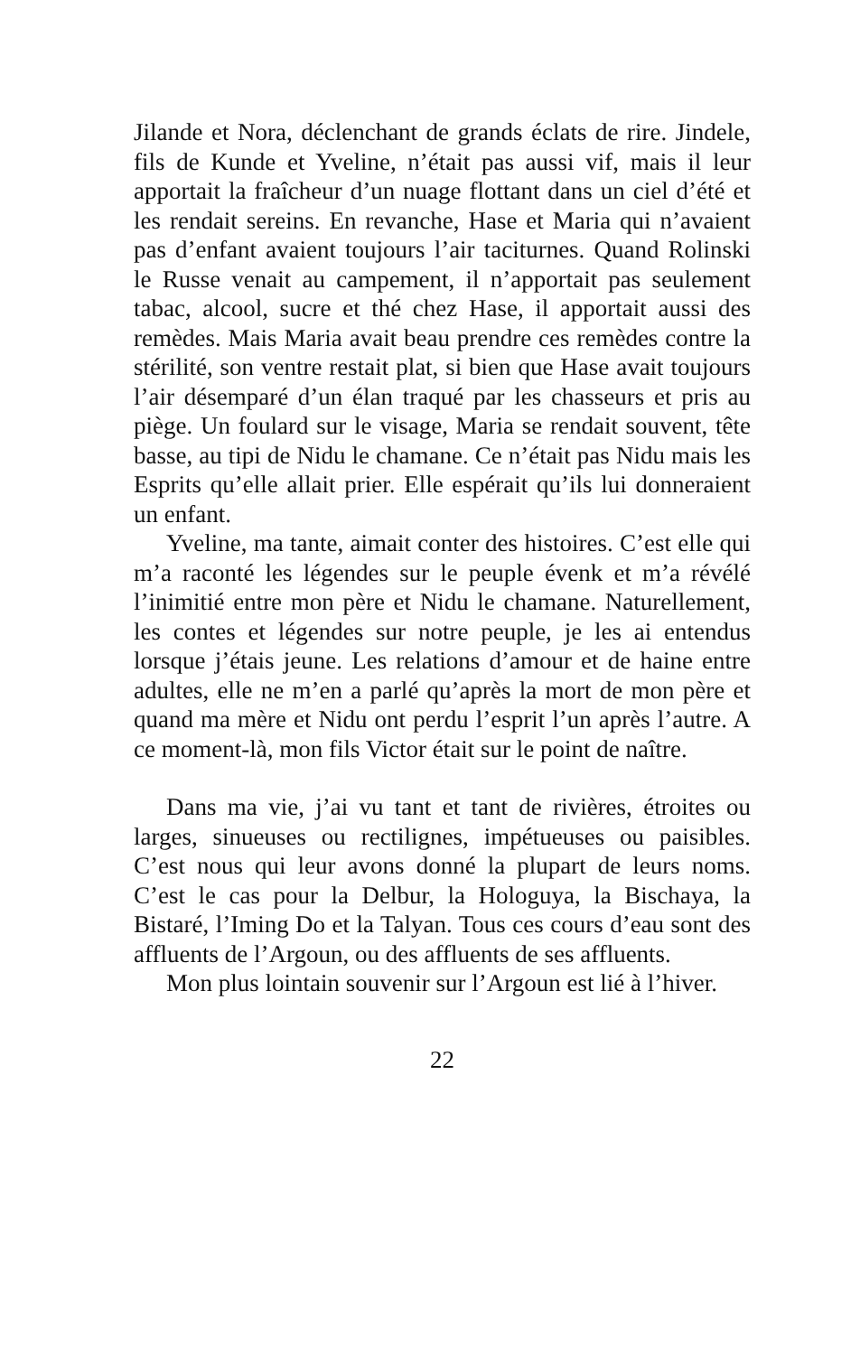Jilande et Nora, déclenchant de grands éclats de rire. Jindele, fils de Kunde et Yveline, n’était pas aussi vif, mais il leur apportait la fraîcheur d’un nuage flottant dans un ciel d’été et les rendait sereins. En revanche, Hase et Maria qui n’avaient pas d’enfant avaient toujours l’air taciturnes. Quand Rolinski le Russe venait au campement, il n’apportait pas seulement tabac, alcool, sucre et thé chez Hase, il apportait aussi des remèdes. Mais Maria avait beau prendre ces remèdes contre la stérilité, son ventre restait plat, si bien que Hase avait toujours l’air désemparé d’un élan traqué par les chasseurs et pris au piège. Un foulard sur le visage, Maria se rendait souvent, tête basse, au tipi de Nidu le chamane. Ce n’était pas Nidu mais les Esprits qu’elle allait prier. Elle espérait qu’ils lui donneraient un enfant.
Yveline, ma tante, aimait conter des histoires. C’est elle qui m’a raconté les légendes sur le peuple évenk et m’a révélé l’inimitié entre mon père et Nidu le chamane. Naturellement, les contes et légendes sur notre peuple, je les ai entendus lorsque j’étais jeune. Les relations d’amour et de haine entre adultes, elle ne m’en a parlé qu’après la mort de mon père et quand ma mère et Nidu ont perdu l’esprit l’un après l’autre. A ce moment-là, mon fils Victor était sur le point de naître.
Dans ma vie, j’ai vu tant et tant de rivières, étroites ou larges, sinueuses ou rectilignes, impétueuses ou paisibles. C’est nous qui leur avons donné la plupart de leurs noms. C’est le cas pour la Delbur, la Hologuya, la Bischaya, la Bistaré, l’Iming Do et la Talyan. Tous ces cours d’eau sont des affluents de l’Argoun, ou des affluents de ses affluents.
Mon plus lointain souvenir sur l’Argoun est lié à l’hiver.
22